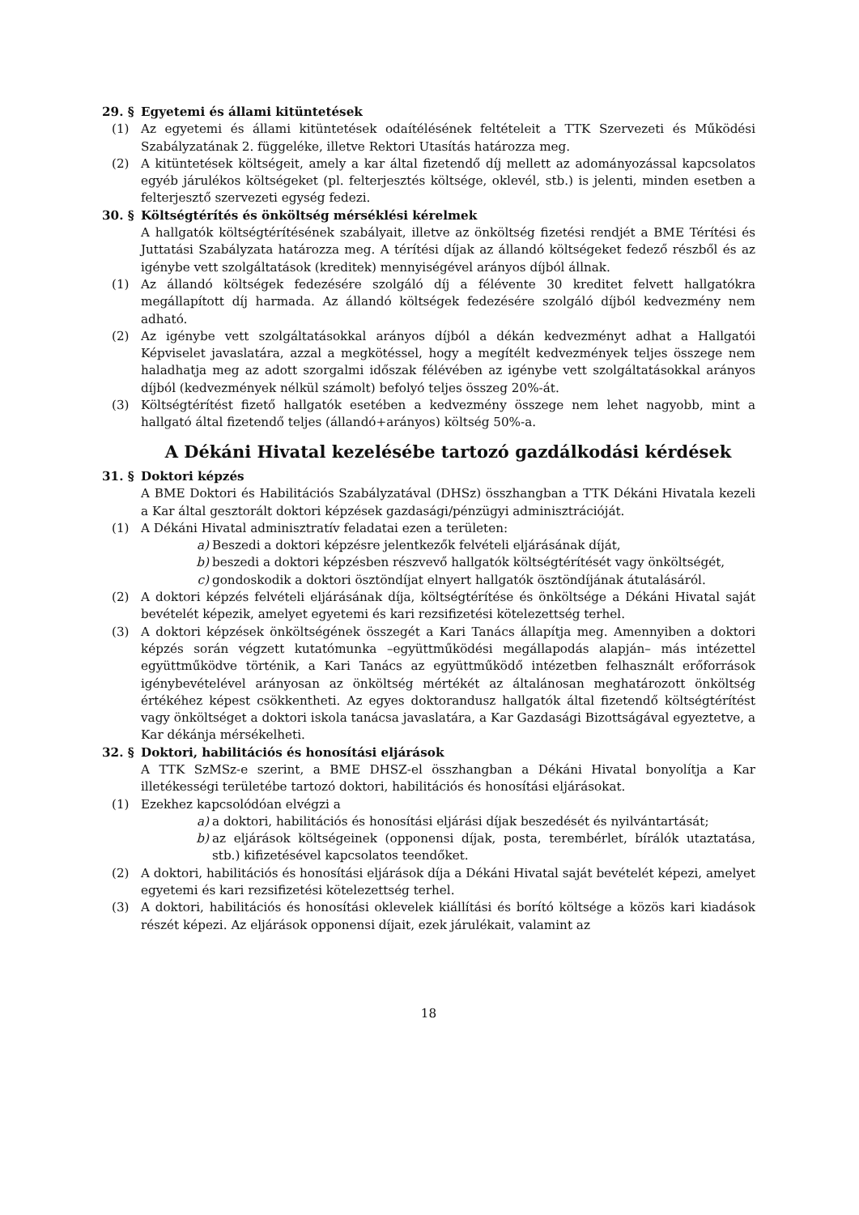29. § Egyetemi és állami kitüntetések
(1) Az egyetemi és állami kitüntetések odaítélésének feltételeit a TTK Szervezeti és Működési Szabályzatának 2. függeléke, illetve Rektori Utasítás határozza meg.
(2) A kitüntetések költségeit, amely a kar által fizetendő díj mellett az adományozással kapcsolatos egyéb járulékos költségeket (pl. felterjesztés költsége, oklevél, stb.) is jelenti, minden esetben a felterjesztő szervezeti egység fedezi.
30. § Költségtérítés és önköltség mérséklési kérelmek
A hallgatók költségtérítésének szabályait, illetve az önköltség fizetési rendjét a BME Térítési és Juttatási Szabályzata határozza meg. A térítési díjak az állandó költségeket fedező részből és az igénybe vett szolgáltatások (kreditek) mennyiségével arányos díjból állnak.
(1) Az állandó költségek fedezésére szolgáló díj a félévente 30 kreditet felvett hallgatókra megállapított díj harmada. Az állandó költségek fedezésére szolgáló díjból kedvezmény nem adható.
(2) Az igénybe vett szolgáltatásokkal arányos díjból a dékán kedvezményt adhat a Hallgatói Képviselet javaslatára, azzal a megkötéssel, hogy a megítélt kedvezmények teljes összege nem haladhatja meg az adott szorgalmi időszak félévében az igénybe vett szolgáltatásokkal arányos díjból (kedvezmények nélkül számolt) befolyó teljes összeg 20%-át.
(3) Költségtérítést fizető hallgatók esetében a kedvezmény összege nem lehet nagyobb, mint a hallgató által fizetendő teljes (állandó+arányos) költség 50%-a.
A Dékáni Hivatal kezelésébe tartozó gazdálkodási kérdések
31. § Doktori képzés
A BME Doktori és Habilitációs Szabályzatával (DHSz) összhangban a TTK Dékáni Hivatala kezeli a Kar által gesztorált doktori képzések gazdasági/pénzügyi adminisztrációját.
(1) A Dékáni Hivatal adminisztratív feladatai ezen a területen:
a) Beszedi a doktori képzésre jelentkezők felvételi eljárásának díját,
b) beszedi a doktori képzésben részvevő hallgatók költségtérítését vagy önköltségét,
c) gondoskodik a doktori ösztöndíjat elnyert hallgatók ösztöndíjának átutalásáról.
(2) A doktori képzés felvételi eljárásának díja, költségtérítése és önköltsége a Dékáni Hivatal saját bevételét képezik, amelyet egyetemi és kari rezsifizetési kötelezettség terhel.
(3) A doktori képzések önköltségének összegét a Kari Tanács állapítja meg. Amennyiben a doktori képzés során végzett kutatómunka –együttműködési megállapodás alapján– más intézettel együttműködve történik, a Kari Tanács az együttműködő intézetben felhasznált erőforrások igénybevételével arányosan az önköltség mértékét az általánosan meghatározott önköltség értékéhez képest csökkentheti. Az egyes doktorandusz hallgatók által fizetendő költségtérítést vagy önköltséget a doktori iskola tanácsa javaslatára, a Kar Gazdasági Bizottságával egyeztetve, a Kar dékánja mérsékelheti.
32. § Doktori, habilitációs és honosítási eljárások
A TTK SzMSz-e szerint, a BME DHSZ-el összhangban a Dékáni Hivatal bonyolítja a Kar illetékességi területébe tartozó doktori, habilitációs és honosítási eljárásokat.
(1) Ezekhez kapcsolódóan elvégzi a
a) a doktori, habilitációs és honosítási eljárási díjak beszedését és nyilvántartását;
b) az eljárások költségeinek (opponensi díjak, posta, terembérlet, bírálók utaztatása, stb.) kifizetésével kapcsolatos teendőket.
(2) A doktori, habilitációs és honosítási eljárások díja a Dékáni Hivatal saját bevételét képezi, amelyet egyetemi és kari rezsifizetési kötelezettség terhel.
(3) A doktori, habilitációs és honosítási oklevelek kiállítási és borító költsége a közös kari kiadások részét képezi. Az eljárások opponensi díjait, ezek járulékait, valamint az
18